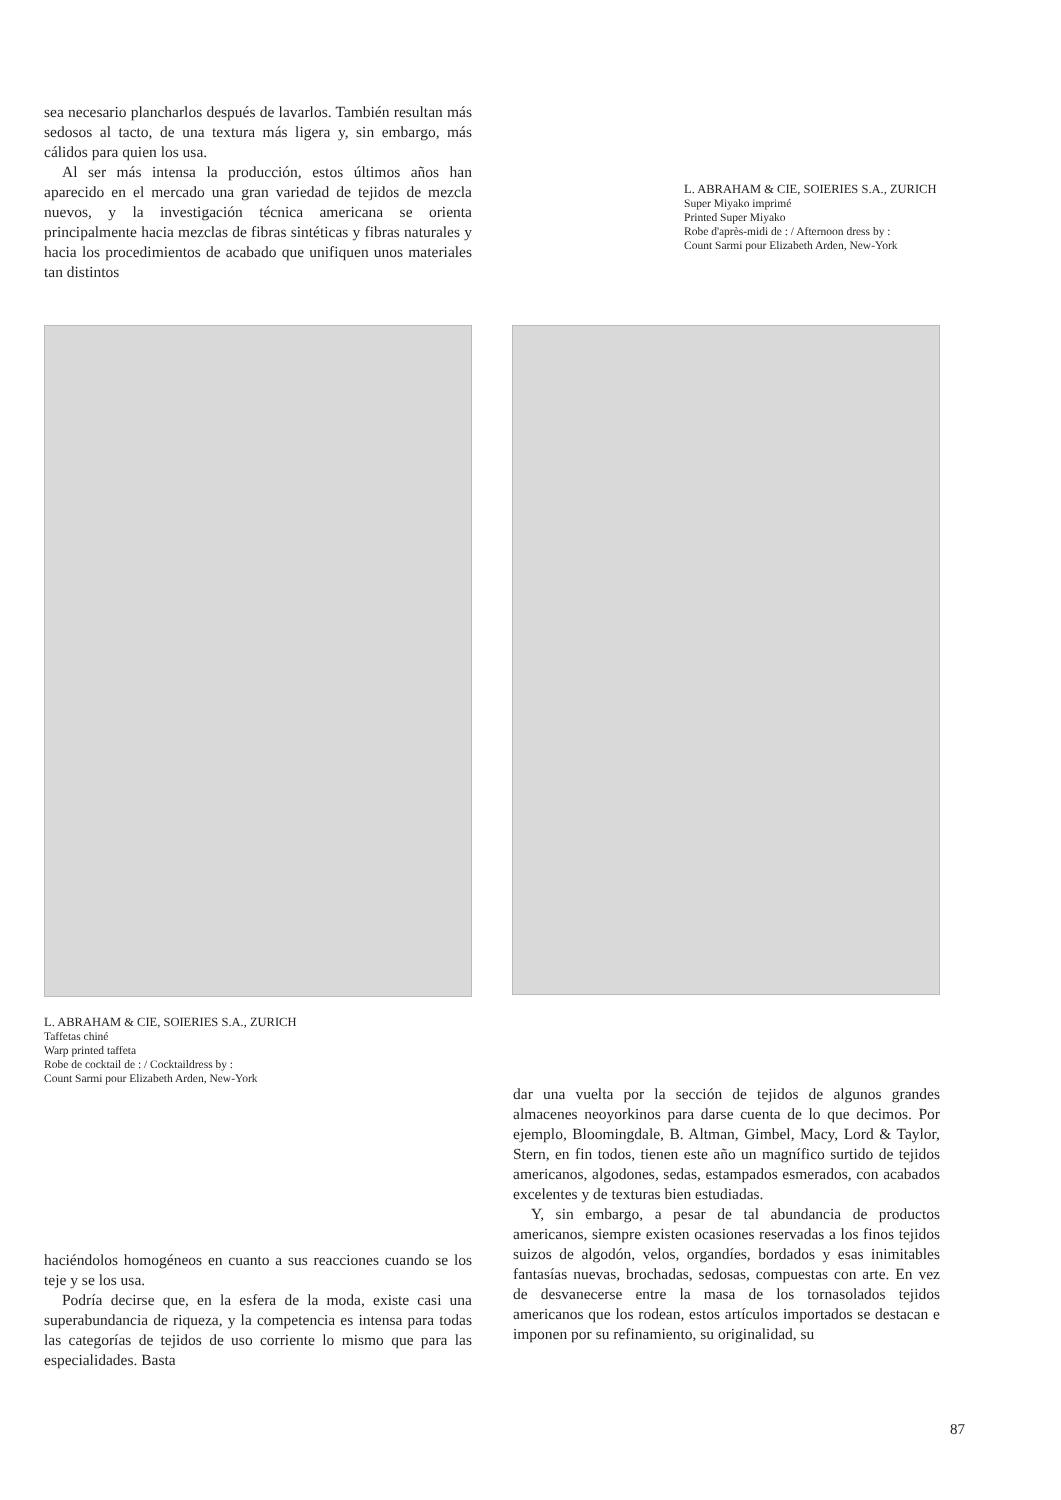sea necesario plancharlos después de lavarlos. También resultan más sedosos al tacto, de una textura más ligera y, sin embargo, más cálidos para quien los usa.
Al ser más intensa la producción, estos últimos años han aparecido en el mercado una gran variedad de tejidos de mezcla nuevos, y la investigación técnica americana se orienta principalmente hacia mezclas de fibras sintéticas y fibras naturales y hacia los procedimientos de acabado que unifiquen unos materiales tan distintos
L. ABRAHAM & CIE, SOIERIES S.A., ZURICH
Super Miyako imprimé
Printed Super Miyako
Robe d'après-midi de : / Afternoon dress by :
Count Sarmi pour Elizabeth Arden, New-York
L. ABRAHAM & CIE, SOIERIES S.A., ZURICH
Taffetas chiné
Warp printed taffeta
Robe de cocktail de : / Cocktaildress by :
Count Sarmi pour Elizabeth Arden, New-York
haciéndolos homogéneos en cuanto a sus reacciones cuando se los teje y se los usa.
Podría decirse que, en la esfera de la moda, existe casi una superabundancia de riqueza, y la competencia es intensa para todas las categorías de tejidos de uso corriente lo mismo que para las especialidades. Basta
dar una vuelta por la sección de tejidos de algunos grandes almacenes neoyorkinos para darse cuenta de lo que decimos. Por ejemplo, Bloomingdale, B. Altman, Gimbel, Macy, Lord & Taylor, Stern, en fin todos, tienen este año un magnífico surtido de tejidos americanos, algodones, sedas, estampados esmerados, con acabados excelentes y de texturas bien estudiadas.
Y, sin embargo, a pesar de tal abundancia de productos americanos, siempre existen ocasiones reservadas a los finos tejidos suizos de algodón, velos, organdíes, bordados y esas inimitables fantasías nuevas, brochadas, sedosas, compuestas con arte. En vez de desvanecerse entre la masa de los tornasolados tejidos americanos que los rodean, estos artículos importados se destacan e imponen por su refinamiento, su originalidad, su
87